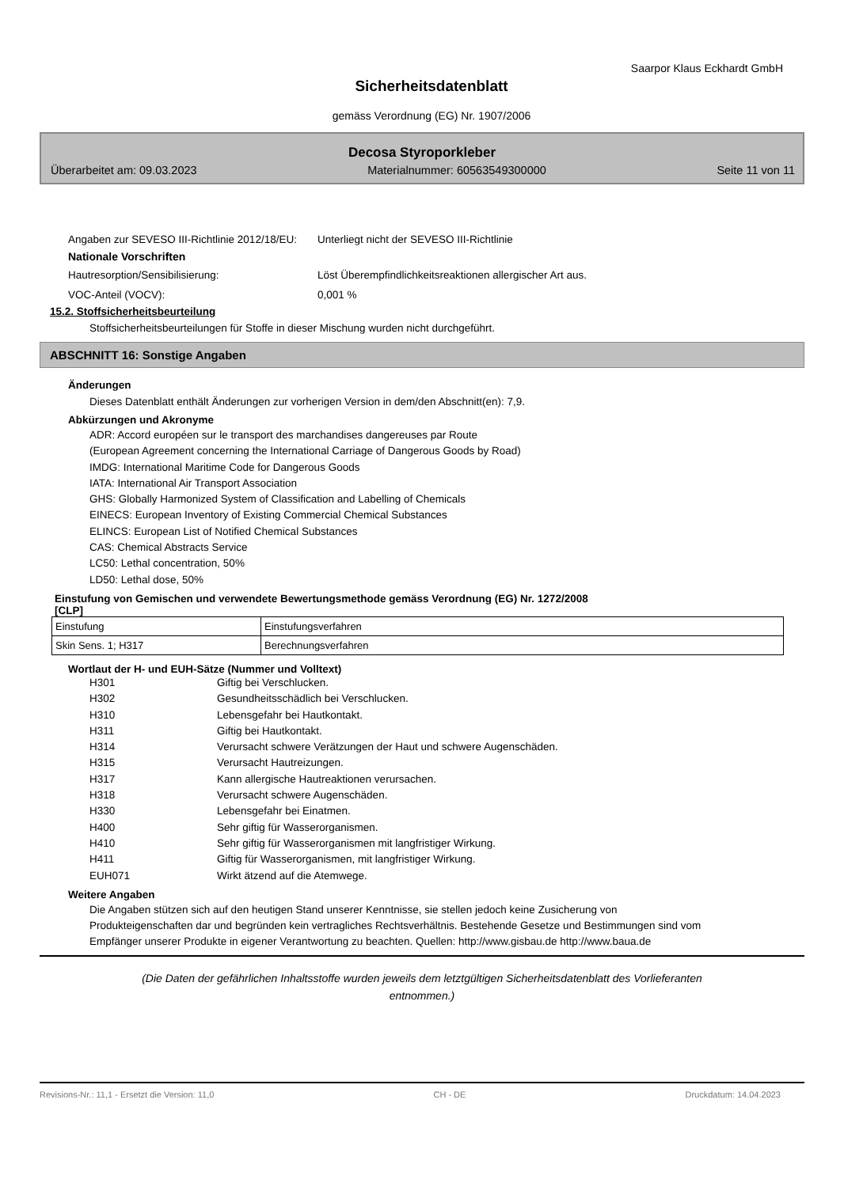Saarpor Klaus Eckhardt GmbH
Sicherheitsdatenblatt
gemäss Verordnung (EG) Nr. 1907/2006
Decosa Styroporkleber
Überarbeitet am: 09.03.2023 Materialnummer: 60563549300000 Seite 11 von 11
Angaben zur SEVESO III-Richtlinie 2012/18/EU:
Unterliegt nicht der SEVESO III-Richtlinie
Nationale Vorschriften
Hautresorption/Sensibilisierung: Löst Überempfindlichkeitsreaktionen allergischer Art aus.
VOC-Anteil (VOCV): 0,001 %
15.2. Stoffsicherheitsbeurteilung
Stoffsicherheitsbeurteilungen für Stoffe in dieser Mischung wurden nicht durchgeführt.
ABSCHNITT 16: Sonstige Angaben
Änderungen
Dieses Datenblatt enthält Änderungen zur vorherigen Version in dem/den Abschnitt(en): 7,9.
Abkürzungen und Akronyme
ADR: Accord européen sur le transport des marchandises dangereuses par Route
(European Agreement concerning the International Carriage of Dangerous Goods by Road)
IMDG: International Maritime Code for Dangerous Goods
IATA: International Air Transport Association
GHS: Globally Harmonized System of Classification and Labelling of Chemicals
EINECS: European Inventory of Existing Commercial Chemical Substances
ELINCS: European List of Notified Chemical Substances
CAS: Chemical Abstracts Service
LC50: Lethal concentration, 50%
LD50: Lethal dose, 50%
Einstufung von Gemischen und verwendete Bewertungsmethode gemäss Verordnung (EG) Nr. 1272/2008
[CLP]
| Einstufung | Einstufungsverfahren |
| Skin Sens. 1; H317 | Berechnungsverfahren |
Wortlaut der H- und EUH-Sätze (Nummer und Volltext)
H301 Giftig bei Verschlucken.
H302 Gesundheitsschädlich bei Verschlucken.
H310 Lebensgefahr bei Hautkontakt.
H311 Giftig bei Hautkontakt.
H314 Verursacht schwere Verätzungen der Haut und schwere Augenschäden.
H315 Verursacht Hautreizungen.
H317 Kann allergische Hautreaktionen verursachen.
H318 Verursacht schwere Augenschäden.
H330 Lebensgefahr bei Einatmen.
H400 Sehr giftig für Wasserorganismen.
H410 Sehr giftig für Wasserorganismen mit langfristiger Wirkung.
H411 Giftig für Wasserorganismen, mit langfristiger Wirkung.
EUH071 Wirkt ätzend auf die Atemwege.
Weitere Angaben
Die Angaben stützen sich auf den heutigen Stand unserer Kenntnisse, sie stellen jedoch keine Zusicherung von Produkteigenschaften dar und begründen kein vertragliches Rechtsverhältnis. Bestehende Gesetze und Bestimmungen sind vom Empfänger unserer Produkte in eigener Verantwortung zu beachten. Quellen: http://www.gisbau.de http://www.baua.de
(Die Daten der gefährlichen Inhaltsstoffe wurden jeweils dem letztgültigen Sicherheitsdatenblatt des Vorlieferanten
entnommen.)
Revisions-Nr.: 11,1 - Ersetzt die Version: 11,0 CH - DE Druckdatum: 14.04.2023